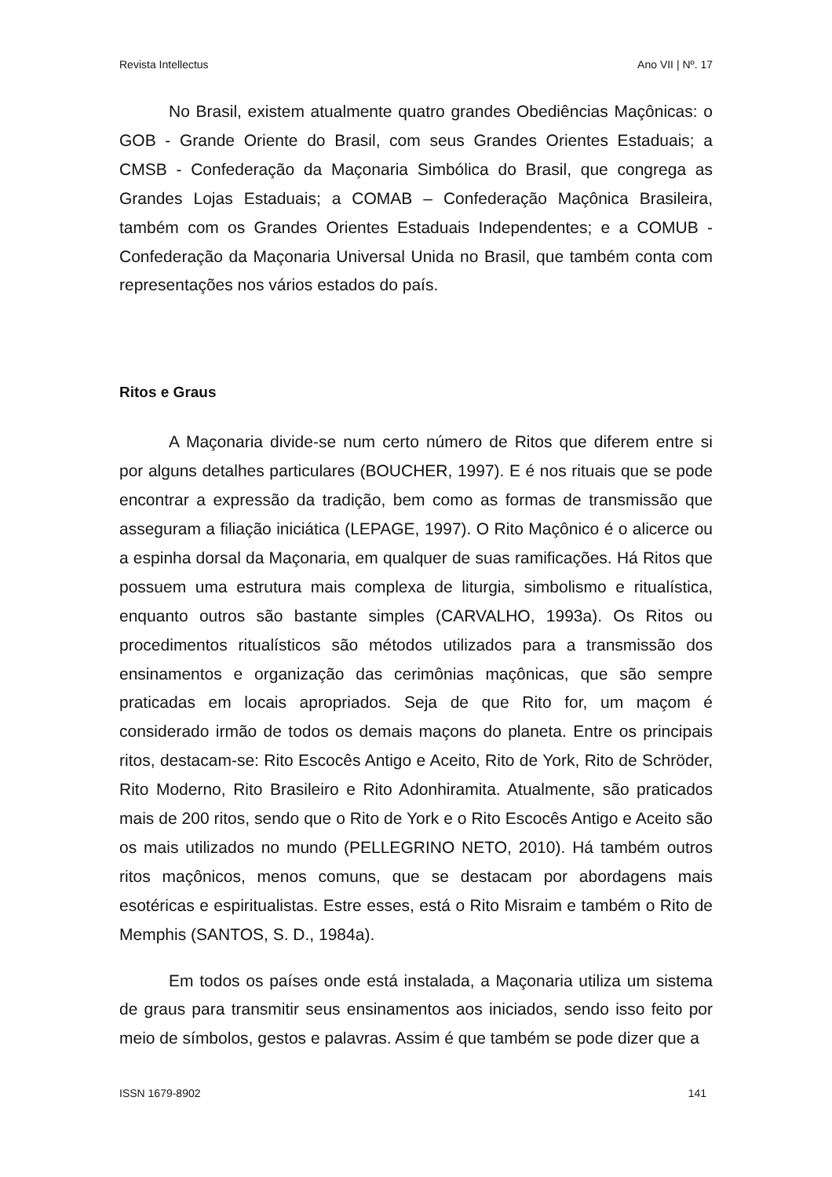Revista Intellectus Ano VII | Nº. 17
No Brasil, existem atualmente quatro grandes Obediências Maçônicas: o GOB - Grande Oriente do Brasil, com seus Grandes Orientes Estaduais; a CMSB - Confederação da Maçonaria Simbólica do Brasil, que congrega as Grandes Lojas Estaduais; a COMAB – Confederação Maçônica Brasileira, também com os Grandes Orientes Estaduais Independentes; e a COMUB - Confederação da Maçonaria Universal Unida no Brasil, que também conta com representações nos vários estados do país.
Ritos e Graus
A Maçonaria divide-se num certo número de Ritos que diferem entre si por alguns detalhes particulares (BOUCHER, 1997). E é nos rituais que se pode encontrar a expressão da tradição, bem como as formas de transmissão que asseguram a filiação iniciática (LEPAGE, 1997). O Rito Maçônico é o alicerce ou a espinha dorsal da Maçonaria, em qualquer de suas ramificações. Há Ritos que possuem uma estrutura mais complexa de liturgia, simbolismo e ritualística, enquanto outros são bastante simples (CARVALHO, 1993a). Os Ritos ou procedimentos ritualísticos são métodos utilizados para a transmissão dos ensinamentos e organização das cerimônias maçônicas, que são sempre praticadas em locais apropriados. Seja de que Rito for, um maçom é considerado irmão de todos os demais maçons do planeta. Entre os principais ritos, destacam-se: Rito Escocês Antigo e Aceito, Rito de York, Rito de Schröder, Rito Moderno, Rito Brasileiro e Rito Adonhiramita. Atualmente, são praticados mais de 200 ritos, sendo que o Rito de York e o Rito Escocês Antigo e Aceito são os mais utilizados no mundo (PELLEGRINO NETO, 2010). Há também outros ritos maçônicos, menos comuns, que se destacam por abordagens mais esotéricas e espiritualistas. Estre esses, está o Rito Misraim e também o Rito de Memphis (SANTOS, S. D., 1984a).
Em todos os países onde está instalada, a Maçonaria utiliza um sistema de graus para transmitir seus ensinamentos aos iniciados, sendo isso feito por meio de símbolos, gestos e palavras. Assim é que também se pode dizer que a
ISSN 1679-8902 141